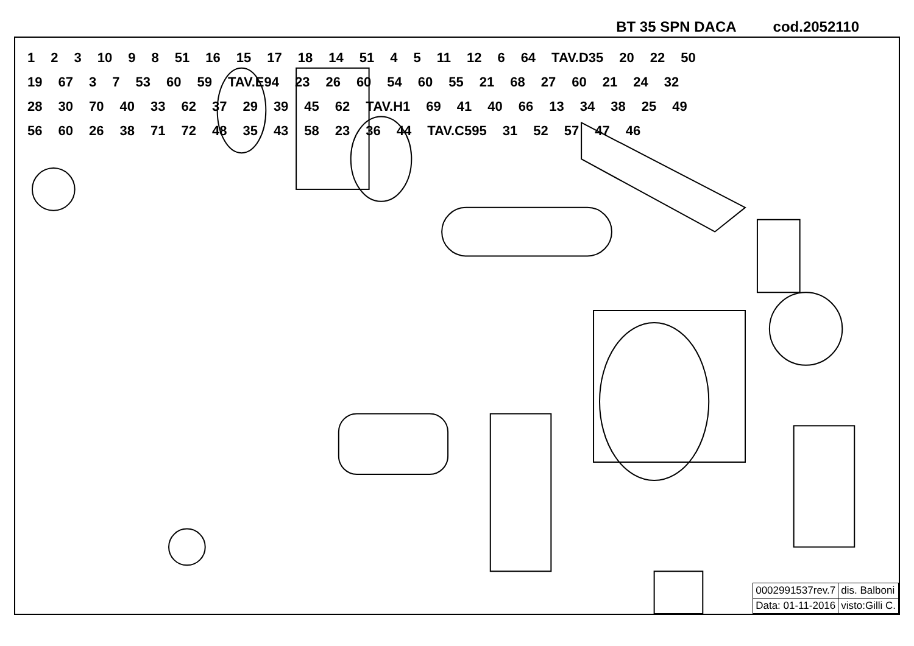BT 35 SPN DACA cod.2052110
1 2 3 10 9 8 51 16 15 17 18 14 51 4 5 11 12 6 64 TAV.D35 20 22 50 19 67 3 7 53 60 59 TAV.E94 23 26 60 54 60 55 21 68 27 60 21 24 32 28 30 70 40 33 62 37 29 39 45 62 TAV.H1 69 41 40 66 13 34 38 25 49 56 60 26 38 71 72 48 35 43 58 23 36 44 TAV.C595 31 52 57 47 46
| 0002991537rev.7 | dis. Balboni |
| Data: 01-11-2016 | visto:Gilli C. |